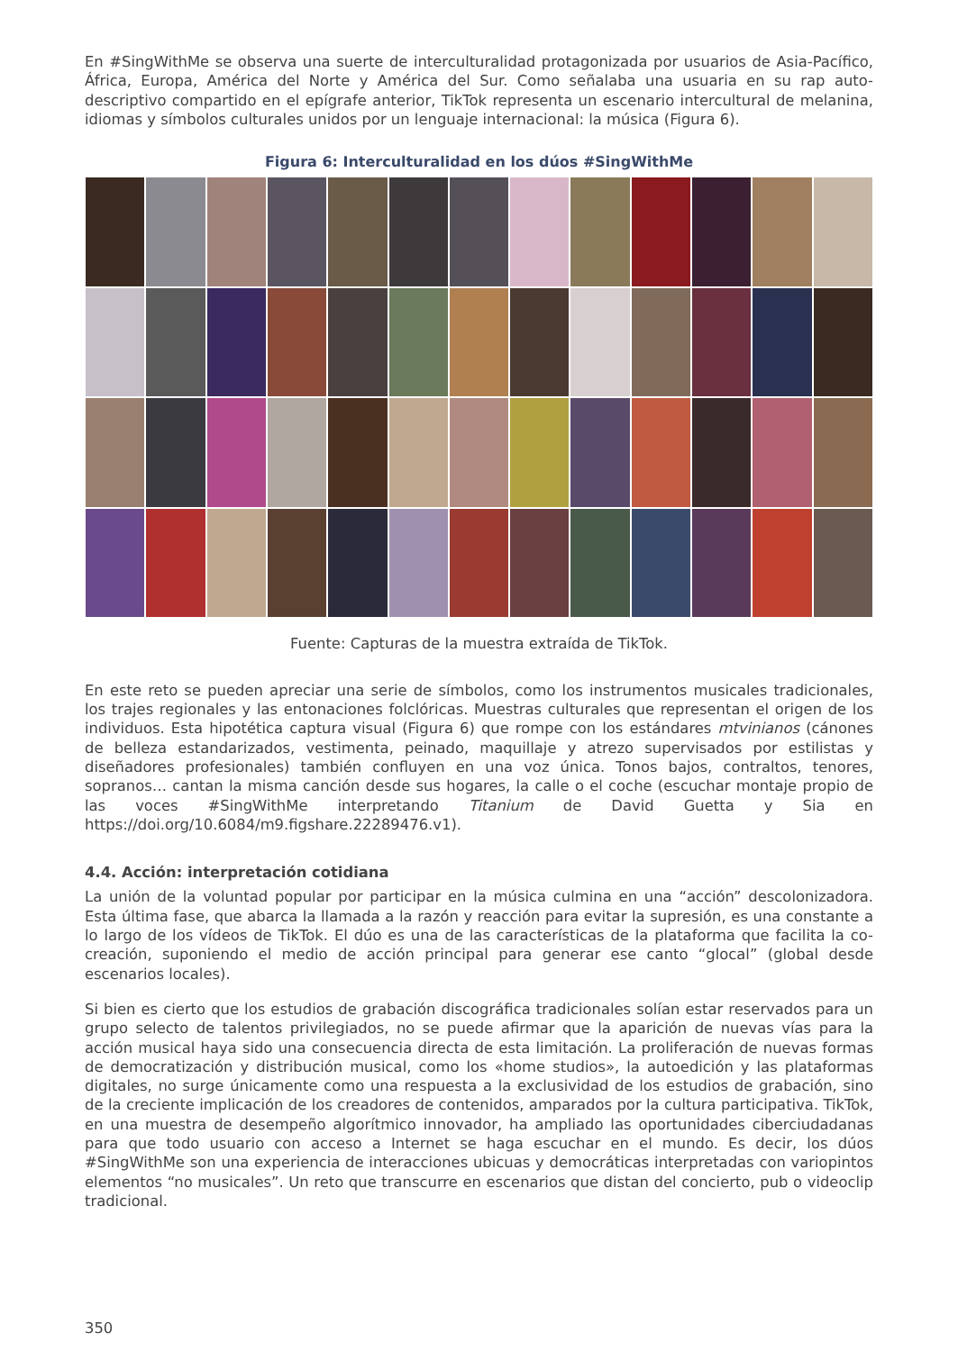En #SingWithMe se observa una suerte de interculturalidad protagonizada por usuarios de Asia-Pacífico, África, Europa, América del Norte y América del Sur. Como señalaba una usuaria en su rap auto-descriptivo compartido en el epígrafe anterior, TikTok representa un escenario intercultural de melanina, idiomas y símbolos culturales unidos por un lenguaje internacional: la música (Figura 6).
Figura 6: Interculturalidad en los dúos #SingWithMe
Fuente: Capturas de la muestra extraída de TikTok.
En este reto se pueden apreciar una serie de símbolos, como los instrumentos musicales tradicionales, los trajes regionales y las entonaciones folclóricas. Muestras culturales que representan el origen de los individuos. Esta hipotética captura visual (Figura 6) que rompe con los estándares mtvinianos (cánones de belleza estandarizados, vestimenta, peinado, maquillaje y atrezo supervisados por estilistas y diseñadores profesionales) también confluyen en una voz única. Tonos bajos, contraltos, tenores, sopranos… cantan la misma canción desde sus hogares, la calle o el coche (escuchar montaje propio de las voces #SingWithMe interpretando Titanium de David Guetta y Sia en https://doi.org/10.6084/m9.figshare.22289476.v1).
4.4. Acción: interpretación cotidiana
La unión de la voluntad popular por participar en la música culmina en una “acción” descolonizadora. Esta última fase, que abarca la llamada a la razón y reacción para evitar la supresión, es una constante a lo largo de los vídeos de TikTok. El dúo es una de las características de la plataforma que facilita la co-creación, suponiendo el medio de acción principal para generar ese canto “glocal” (global desde escenarios locales).
Si bien es cierto que los estudios de grabación discográfica tradicionales solían estar reservados para un grupo selecto de talentos privilegiados, no se puede afirmar que la aparición de nuevas vías para la acción musical haya sido una consecuencia directa de esta limitación. La proliferación de nuevas formas de democratización y distribución musical, como los «home studios», la autoedición y las plataformas digitales, no surge únicamente como una respuesta a la exclusividad de los estudios de grabación, sino de la creciente implicación de los creadores de contenidos, amparados por la cultura participativa. TikTok, en una muestra de desempeño algorítmico innovador, ha ampliado las oportunidades ciberciudadanas para que todo usuario con acceso a Internet se haga escuchar en el mundo. Es decir, los dúos #SingWithMe son una experiencia de interacciones ubicuas y democráticas interpretadas con variopintos elementos “no musicales”. Un reto que transcurre en escenarios que distan del concierto, pub o videoclip tradicional.
350